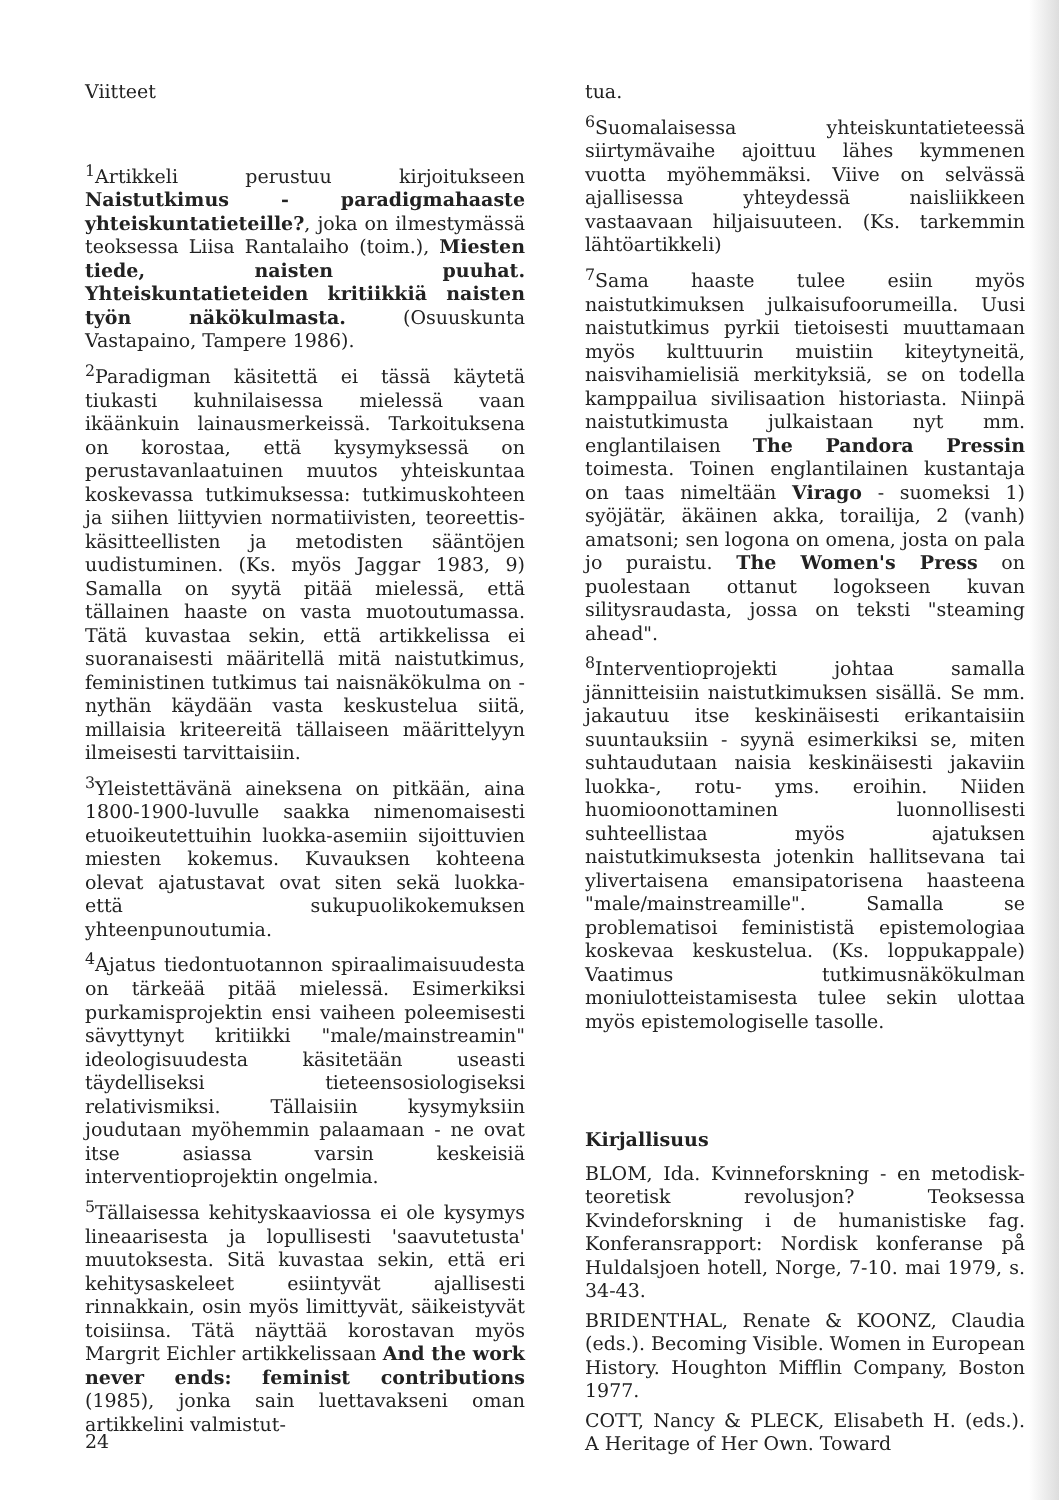Viitteet
<sup>1</sup> Artikkeli perustuu kirjoitukseen Naistutkimus - paradigmahaaste yhteiskuntatieteille?, joka on ilmestymässä teoksessa Liisa Rantalaiho (toim.), Miesten tiede, naisten puuhat. Yhteiskuntatieteiden kritiikkiä naisten työn näkökulmasta. (Osuuskunta Vastapaino, Tampere 1986).
<sup>2</sup> Paradigman käsitettä ei tässä käytetä tiukasti kuhnilaisessa mielessä vaan ikäänkuin lainausmerkeissä. Tarkoituksena on korostaa, että kysymyksessä on perustavanlaatuinen muutos yhteiskuntaa koskevassa tutkimuksessa: tutkimuskohteen ja siihen liittyvien normatiivisten, teoreettis-käsitteellisten ja metodisten sääntöjen uudistuminen. (Ks. myös Jaggar 1983, 9) Samalla on syytä pitää mielessä, että tällainen haaste on vasta muotoutumassa. Tätä kuvastaa sekin, että artikkelissa ei suoranaisesti määritellä mitä naistutkimus, feministinen tutkimus tai naisnäkökulma on - nythän käydään vasta keskustelua siitä, millaisia kriteereitä tällaiseen määrittelyyn ilmeisesti tarvittaisiin.
<sup>3</sup> Yleistettävänä aineksena on pitkään, aina 1800-1900-luvulle saakka nimenomaisesti etuoikeutettuihin luokka-asemiin sijoittuvien miesten kokemus. Kuvauksen kohteena olevat ajatustavat ovat siten sekä luokka- että sukupuolikokemuksen yhteenpunoutumia.
<sup>4</sup> Ajatus tiedontuotannon spiraalimaisuudesta on tärkeää pitää mielessä. Esimerkiksi purkamisprojektin ensi vaiheen poleemisesti sävyttynyt kritiikki "male/mainstreamin" ideologisuudesta käsitetään useasti täydelliseksi tieteensosiologiseksi relativismiksi. Tällaisiin kysymyksiin joudutaan myöhemmin palaamaan - ne ovat itse asiassa varsin keskeisiä interventioprojektin ongelmia.
<sup>5</sup> Tällaisessa kehityskaaviossa ei ole kysymys lineaarisesta ja lopullisesti 'saavutetusta' muutoksesta. Sitä kuvastaa sekin, että eri kehitysaskeleet esiintyvät ajallisesti rinnakkain, osin myös limittyvät, säikeistyvät toisiinsa. Tätä näyttää korostavan myös Margrit Eichler artikkelissaan And the work never ends: feminist contributions (1985), jonka sain luettavakseni oman artikkelini valmistut-
tua.
<sup>6</sup> Suomalaisessa yhteiskuntatieteessä siirtymävaihe ajoittuu lähes kymmenen vuotta myöhemmäksi. Viive on selvässä ajallisessa yhteydessä naisliikkeen vastaavaan hiljaisuuteen. (Ks. tarkemmin lähtöartikkeli)
<sup>7</sup> Sama haaste tulee esiin myös naistutkimuksen julkaisufoorumeilla. Uusi naistutkimus pyrkii tietoisesti muuttamaan myös kulttuurin muistiin kiteytyneitä, naisvihamielisiä merkityksiä, se on todella kamppailua sivilisaation historiasta. Niinpä naistutkimusta julkaistaan nyt mm. englantilaisen The Pandora Pressin toimesta. Toinen englantilainen kustantaja on taas nimeltään Virago - suomeksi 1) syöjätär, äkäinen akka, torailija, 2 (vanh) amatsoni; sen logona on omena, josta on pala jo puraistu. The Women's Press on puolestaan ottanut logokseen kuvan silitysraudasta, jossa on teksti "steaming ahead".
<sup>8</sup> Interventioprojekti johtaa samalla jännitteisiin naistutkimuksen sisällä. Se mm. jakautuu itse keskinäisesti erikantaisiin suuntauksiin - syynä esimerkiksi se, miten suhtaudutaan naisia keskinäisesti jakaviin luokka-, rotu- yms. eroihin. Niiden huomioonottaminen luonnollisesti suhteellistaa myös ajatuksen naistutkimuksesta jotenkin hallitsevana tai ylivertaisena emansipatorisena haasteena "male/mainstreamille". Samalla se problematisoi feminististä epistemologiaa koskevaa keskustelua. (Ks. loppukappale) Vaatimus tutkimusnäkökulman moniulotteistamisesta tulee sekin ulottaa myös epistemologiselle tasolle.
Kirjallisuus
BLOM, Ida. Kvinneforskning - en metodisk-teoretisk revolusjon? Teoksessa Kvindeforskning i de humanistiske fag. Konferansrapport: Nordisk konferanse på Huldalsjoen hotell, Norge, 7-10. mai 1979, s. 34-43.
BRIDENTHAL, Renate & KOONZ, Claudia (eds.). Becoming Visible. Women in European History. Houghton Mifflin Company, Boston 1977.
COTT, Nancy & PLECK, Elisabeth H. (eds.). A Heritage of Her Own. Toward
24